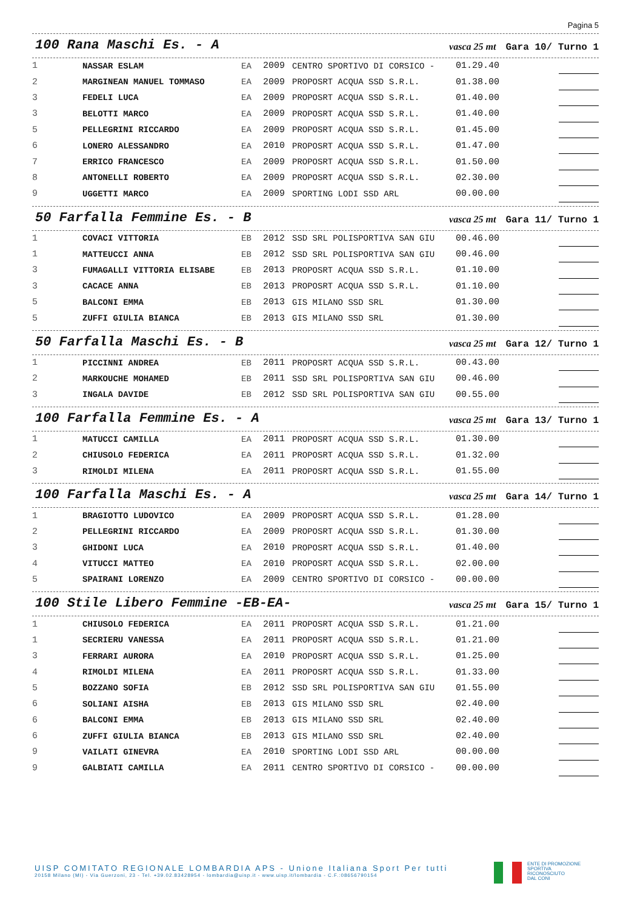Pagina 5
100 Rana Maschi Es. - A vasca 25 mt Gara 10/ Turno 1
| 1 | NASSAR ESLAM | EA | 2009 | CENTRO SPORTIVO DI CORSICO - | 01.29.40 | |
| 2 | MARGINEAN MANUEL TOMMASO | EA | 2009 | PROPOSRT ACQUA SSD S.R.L. | 01.38.00 | |
| 3 | FEDELI LUCA | EA | 2009 | PROPOSRT ACQUA SSD S.R.L. | 01.40.00 | |
| 3 | BELOTTI MARCO | EA | 2009 | PROPOSRT ACQUA SSD S.R.L. | 01.40.00 | |
| 5 | PELLEGRINI RICCARDO | EA | 2009 | PROPOSRT ACQUA SSD S.R.L. | 01.45.00 | |
| 6 | LONERO ALESSANDRO | EA | 2010 | PROPOSRT ACQUA SSD S.R.L. | 01.47.00 | |
| 7 | ERRICO FRANCESCO | EA | 2009 | PROPOSRT ACQUA SSD S.R.L. | 01.50.00 | |
| 8 | ANTONELLI ROBERTO | EA | 2009 | PROPOSRT ACQUA SSD S.R.L. | 02.30.00 | |
| 9 | UGGETTI MARCO | EA | 2009 | SPORTING LODI SSD ARL | 00.00.00 | |
50 Farfalla Femmine Es. - B vasca 25 mt Gara 11/ Turno 1
| 1 | COVACI VITTORIA | EB | 2012 | SSD SRL POLISPORTIVA SAN GIU | 00.46.00 | |
| 1 | MATTEUCCI ANNA | EB | 2012 | SSD SRL POLISPORTIVA SAN GIU | 00.46.00 | |
| 3 | FUMAGALLI VITTORIA ELISABE | EB | 2013 | PROPOSRT ACQUA SSD S.R.L. | 01.10.00 | |
| 3 | CACACE ANNA | EB | 2013 | PROPOSRT ACQUA SSD S.R.L. | 01.10.00 | |
| 5 | BALCONI EMMA | EB | 2013 | GIS MILANO SSD SRL | 01.30.00 | |
| 5 | ZUFFI GIULIA BIANCA | EB | 2013 | GIS MILANO SSD SRL | 01.30.00 | |
50 Farfalla Maschi Es. - B vasca 25 mt Gara 12/ Turno 1
| 1 | PICCINNI ANDREA | EB | 2011 | PROPOSRT ACQUA SSD S.R.L. | 00.43.00 | |
| 2 | MARKOUCHE MOHAMED | EB | 2011 | SSD SRL POLISPORTIVA SAN GIU | 00.46.00 | |
| 3 | INGALA DAVIDE | EB | 2012 | SSD SRL POLISPORTIVA SAN GIU | 00.55.00 | |
100 Farfalla Femmine Es. - A vasca 25 mt Gara 13/ Turno 1
| 1 | MATUCCI CAMILLA | EA | 2011 | PROPOSRT ACQUA SSD S.R.L. | 01.30.00 | |
| 2 | CHIUSOLO FEDERICA | EA | 2011 | PROPOSRT ACQUA SSD S.R.L. | 01.32.00 | |
| 3 | RIMOLDI MILENA | EA | 2011 | PROPOSRT ACQUA SSD S.R.L. | 01.55.00 | |
100 Farfalla Maschi Es. - A vasca 25 mt Gara 14/ Turno 1
| 1 | BRAGIOTTO LUDOVICO | EA | 2009 | PROPOSRT ACQUA SSD S.R.L. | 01.28.00 | |
| 2 | PELLEGRINI RICCARDO | EA | 2009 | PROPOSRT ACQUA SSD S.R.L. | 01.30.00 | |
| 3 | GHIDONI LUCA | EA | 2010 | PROPOSRT ACQUA SSD S.R.L. | 01.40.00 | |
| 4 | VITUCCI MATTEO | EA | 2010 | PROPOSRT ACQUA SSD S.R.L. | 02.00.00 | |
| 5 | SPAIRANI LORENZO | EA | 2009 | CENTRO SPORTIVO DI CORSICO - | 00.00.00 | |
100 Stile Libero Femmine -EB-EA- vasca 25 mt Gara 15/ Turno 1
| 1 | CHIUSOLO FEDERICA | EA | 2011 | PROPOSRT ACQUA SSD S.R.L. | 01.21.00 | |
| 1 | SECRIERU VANESSA | EA | 2011 | PROPOSRT ACQUA SSD S.R.L. | 01.21.00 | |
| 3 | FERRARI AURORA | EA | 2010 | PROPOSRT ACQUA SSD S.R.L. | 01.25.00 | |
| 4 | RIMOLDI MILENA | EA | 2011 | PROPOSRT ACQUA SSD S.R.L. | 01.33.00 | |
| 5 | BOZZANO SOFIA | EB | 2012 | SSD SRL POLISPORTIVA SAN GIU | 01.55.00 | |
| 6 | SOLIANI AISHA | EB | 2013 | GIS MILANO SSD SRL | 02.40.00 | |
| 6 | BALCONI EMMA | EB | 2013 | GIS MILANO SSD SRL | 02.40.00 | |
| 6 | ZUFFI GIULIA BIANCA | EB | 2013 | GIS MILANO SSD SRL | 02.40.00 | |
| 9 | VAILATI GINEVRA | EA | 2010 | SPORTING LODI SSD ARL | 00.00.00 | |
| 9 | GALBIATI CAMILLA | EA | 2011 | CENTRO SPORTIVO DI CORSICO - | 00.00.00 | |
UISP COMITATO REGIONALE LOMBARDIA APS - Unione Italiana Sport Per tutti
20158 Milano (MI) - Via Guerzoni, 23 - Tel. +39.02.83428954 - lombardia@uisp.it - www.uisp.it/lombardia - C.F.:08656790154
ENTE DI PROMOZIONE
SPORTIVA
RICONOSCIUTO
DAL CONI